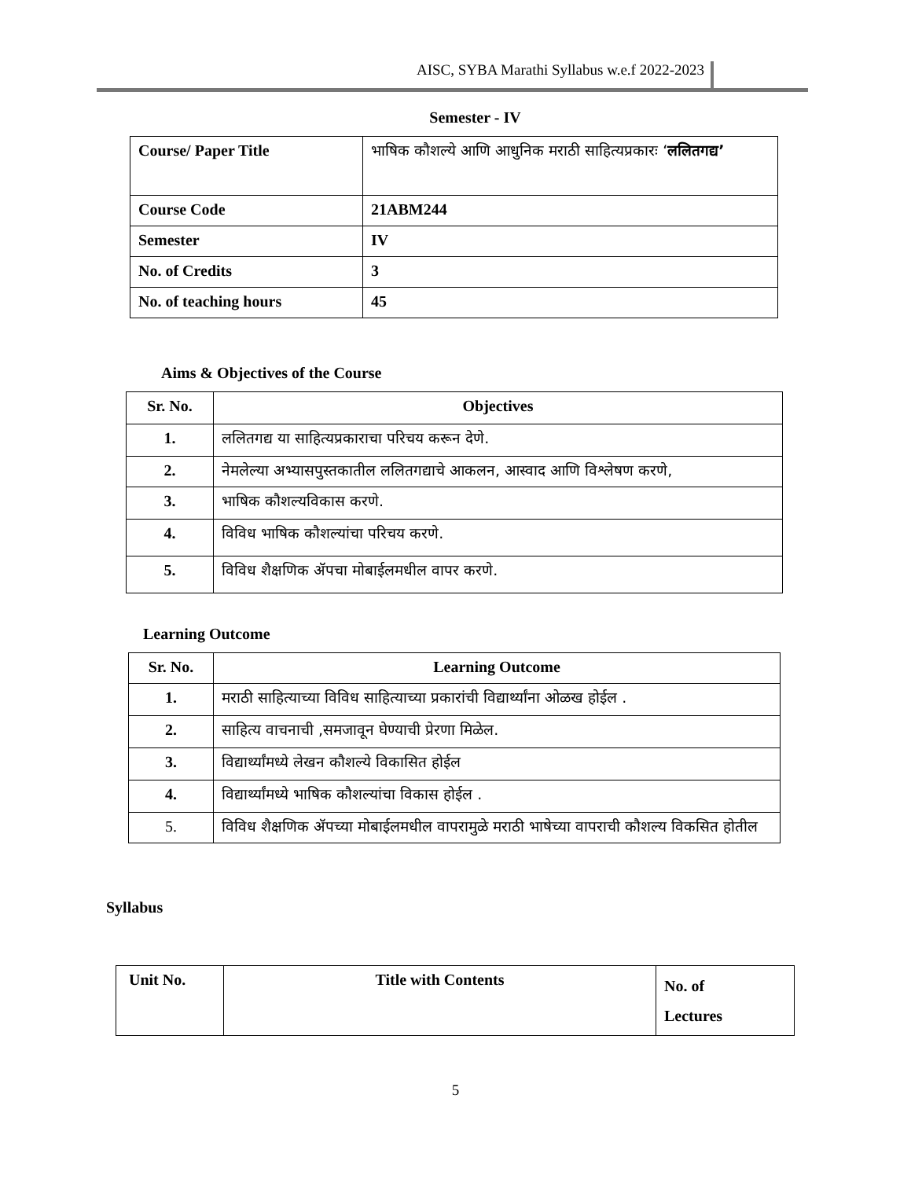AISC, SYBA Marathi Syllabus w.e.f 2022-2023
Semester - IV
| Course/ Paper Title | भाषिक कौशल्ये आणि आधुनिक मराठी साहित्यप्रकारः ‘ ललितगद्य’ |
| Course Code | 21ABM244 |
| Semester | IV |
| No. of Credits | 3 |
| No. of teaching hours | 45 |
Aims & Objectives of the Course
| Sr. No. | Objectives |
| --- | --- |
| 1. | ललितगद्य या साहित्यप्रकाराचा परिचय करून देणे. |
| 2. | नेमलेल्या अभ्यासपुस्तकातील ललितगद्याचे आकलन, आस्वाद आणि विश्लेषण करणे, |
| 3. | भाषिक कौशल्यविकास करणे. |
| 4. | विविध भाषिक कौशल्यांचा परिचय करणे. |
| 5. | विविध शैक्षणिक ॲपचा मोबाईलमधील वापर करणे. |
Learning Outcome
| Sr. No. | Learning Outcome |
| --- | --- |
| 1. | मराठी साहित्याच्या विविध साहित्याच्या प्रकारांची विद्यार्थ्यांना ओळख होईल . |
| 2. | साहित्य वाचनाची ,समजावून घेण्याची प्रेरणा मिळेल. |
| 3. | विद्यार्थ्यांमध्ये लेखन कौशल्ये विकासित होईल |
| 4. | विद्यार्थ्यांमध्ये भाषिक कौशल्यांचा विकास होईल . |
| 5. | विविध शैक्षणिक ॲपच्या मोबाईलमधील वापरामुळे मराठी भाषेच्या वापराची कौशल्य विकसित होतील |
Syllabus
| Unit No. | Title with Contents | No. of Lectures |
| --- | --- | --- |
5